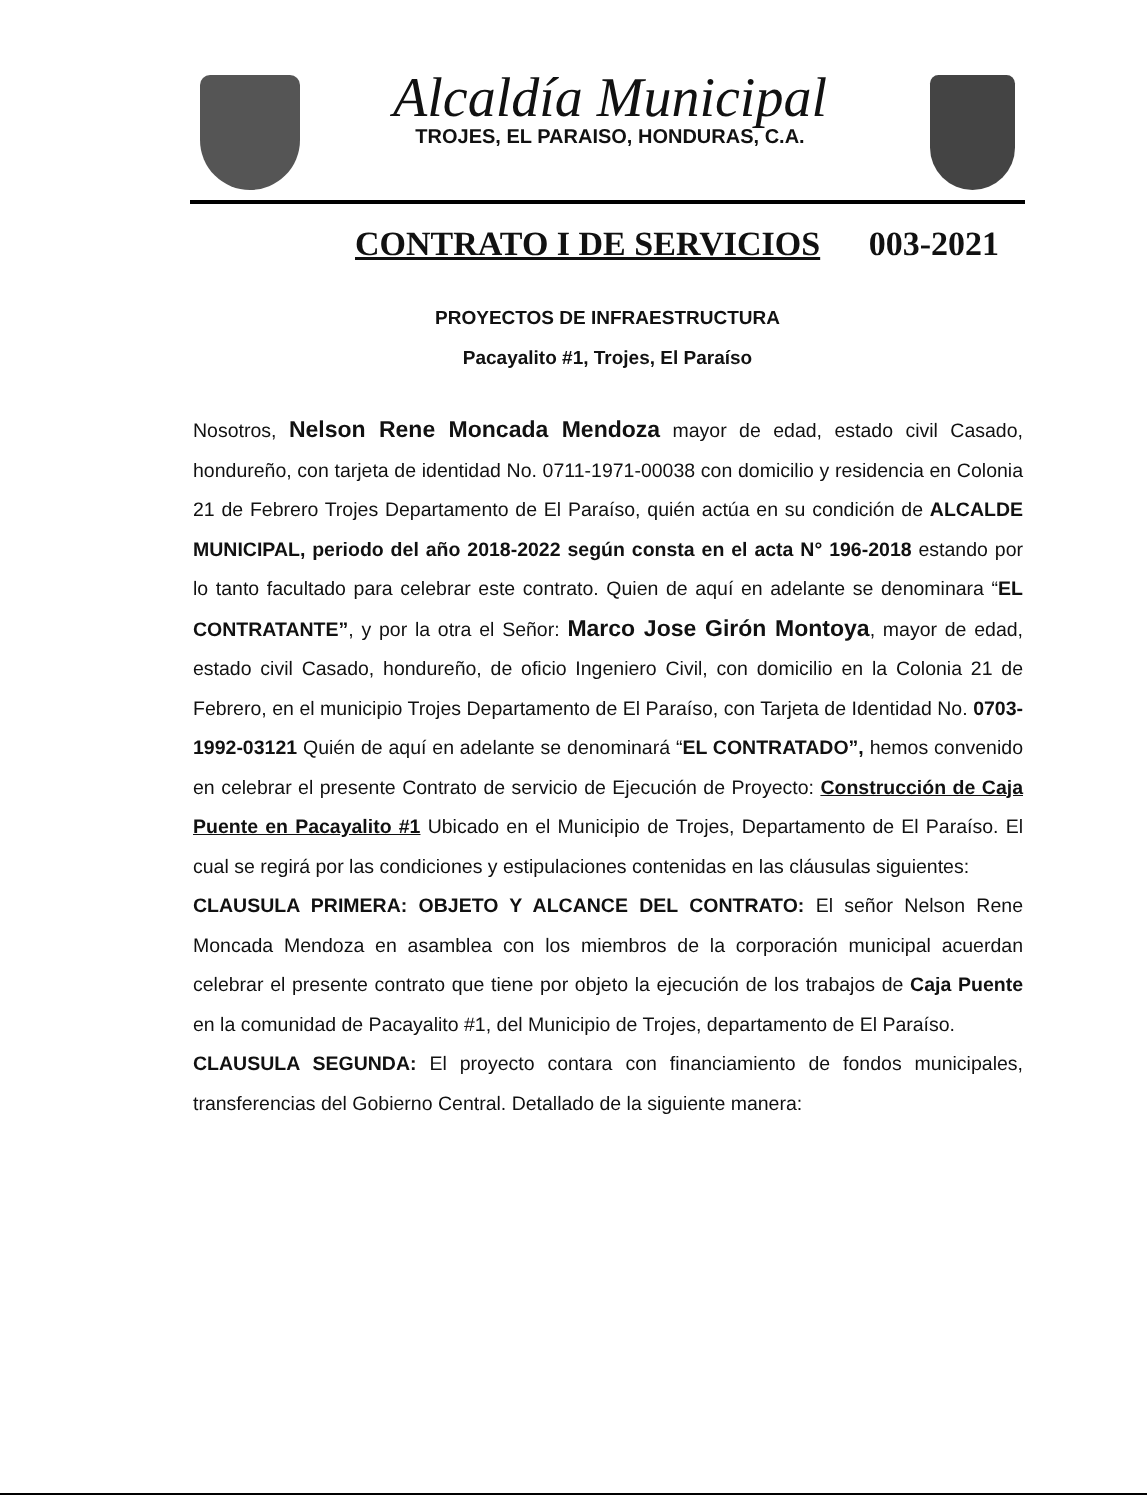Alcaldía Municipal
TROJES, EL PARAISO, HONDURAS, C.A.
CONTRATO I DE SERVICIOS 003-2021
PROYECTOS DE INFRAESTRUCTURA
Pacayalito #1, Trojes, El Paraíso
Nosotros, Nelson Rene Moncada Mendoza mayor de edad, estado civil Casado, hondureño, con tarjeta de identidad No. 0711-1971-00038 con domicilio y residencia en Colonia 21 de Febrero Trojes Departamento de El Paraíso, quién actúa en su condición de ALCALDE MUNICIPAL, periodo del año 2018-2022 según consta en el acta N° 196-2018 estando por lo tanto facultado para celebrar este contrato. Quien de aquí en adelante se denominara “EL CONTRATANTE”, y por la otra el Señor: Marco Jose Girón Montoya, mayor de edad, estado civil Casado, hondureño, de oficio Ingeniero Civil, con domicilio en la Colonia 21 de Febrero, en el municipio Trojes Departamento de El Paraíso, con Tarjeta de Identidad No. 0703-1992-03121 Quién de aquí en adelante se denominará “EL CONTRATADO”, hemos convenido en celebrar el presente Contrato de servicio de Ejecución de Proyecto: Construcción de Caja Puente en Pacayalito #1 Ubicado en el Municipio de Trojes, Departamento de El Paraíso. El cual se regirá por las condiciones y estipulaciones contenidas en las cláusulas siguientes:
CLAUSULA PRIMERA: OBJETO Y ALCANCE DEL CONTRATO: El señor Nelson Rene Moncada Mendoza en asamblea con los miembros de la corporación municipal acuerdan celebrar el presente contrato que tiene por objeto la ejecución de los trabajos de Caja Puente en la comunidad de Pacayalito #1, del Municipio de Trojes, departamento de El Paraíso.
CLAUSULA SEGUNDA: El proyecto contara con financiamiento de fondos municipales, transferencias del Gobierno Central. Detallado de la siguiente manera: